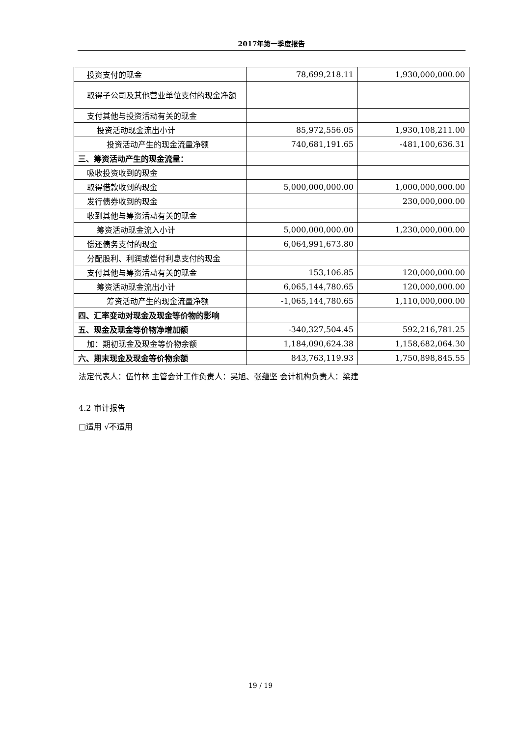2017年第一季度报告
| 投资支付的现金 | 78,699,218.11 | 1,930,000,000.00 |
| 取得子公司及其他营业单位支付的现金净额 | | |
| 支付其他与投资活动有关的现金 | | |
| 投资活动现金流出小计 | 85,972,556.05 | 1,930,108,211.00 |
| 投资活动产生的现金流量净额 | 740,681,191.65 | -481,100,636.31 |
| 三、筹资活动产生的现金流量： | | |
| 吸收投资收到的现金 | | |
| 取得借款收到的现金 | 5,000,000,000.00 | 1,000,000,000.00 |
| 发行债券收到的现金 | | 230,000,000.00 |
| 收到其他与筹资活动有关的现金 | | |
| 筹资活动现金流入小计 | 5,000,000,000.00 | 1,230,000,000.00 |
| 偿还债务支付的现金 | 6,064,991,673.80 | |
| 分配股利、利润或偿付利息支付的现金 | | |
| 支付其他与筹资活动有关的现金 | 153,106.85 | 120,000,000.00 |
| 筹资活动现金流出小计 | 6,065,144,780.65 | 120,000,000.00 |
| 筹资活动产生的现金流量净额 | -1,065,144,780.65 | 1,110,000,000.00 |
| 四、汇率变动对现金及现金等价物的影响 | | |
| 五、现金及现金等价物净增加额 | -340,327,504.45 | 592,216,781.25 |
| 加：期初现金及现金等价物余额 | 1,184,090,624.38 | 1,158,682,064.30 |
| 六、期末现金及现金等价物余额 | 843,763,119.93 | 1,750,898,845.55 |
法定代表人：伍竹林 主管会计工作负责人：吴旭、张蕴坚 会计机构负责人：梁建
4.2 审计报告
□适用 √不适用
19 / 19